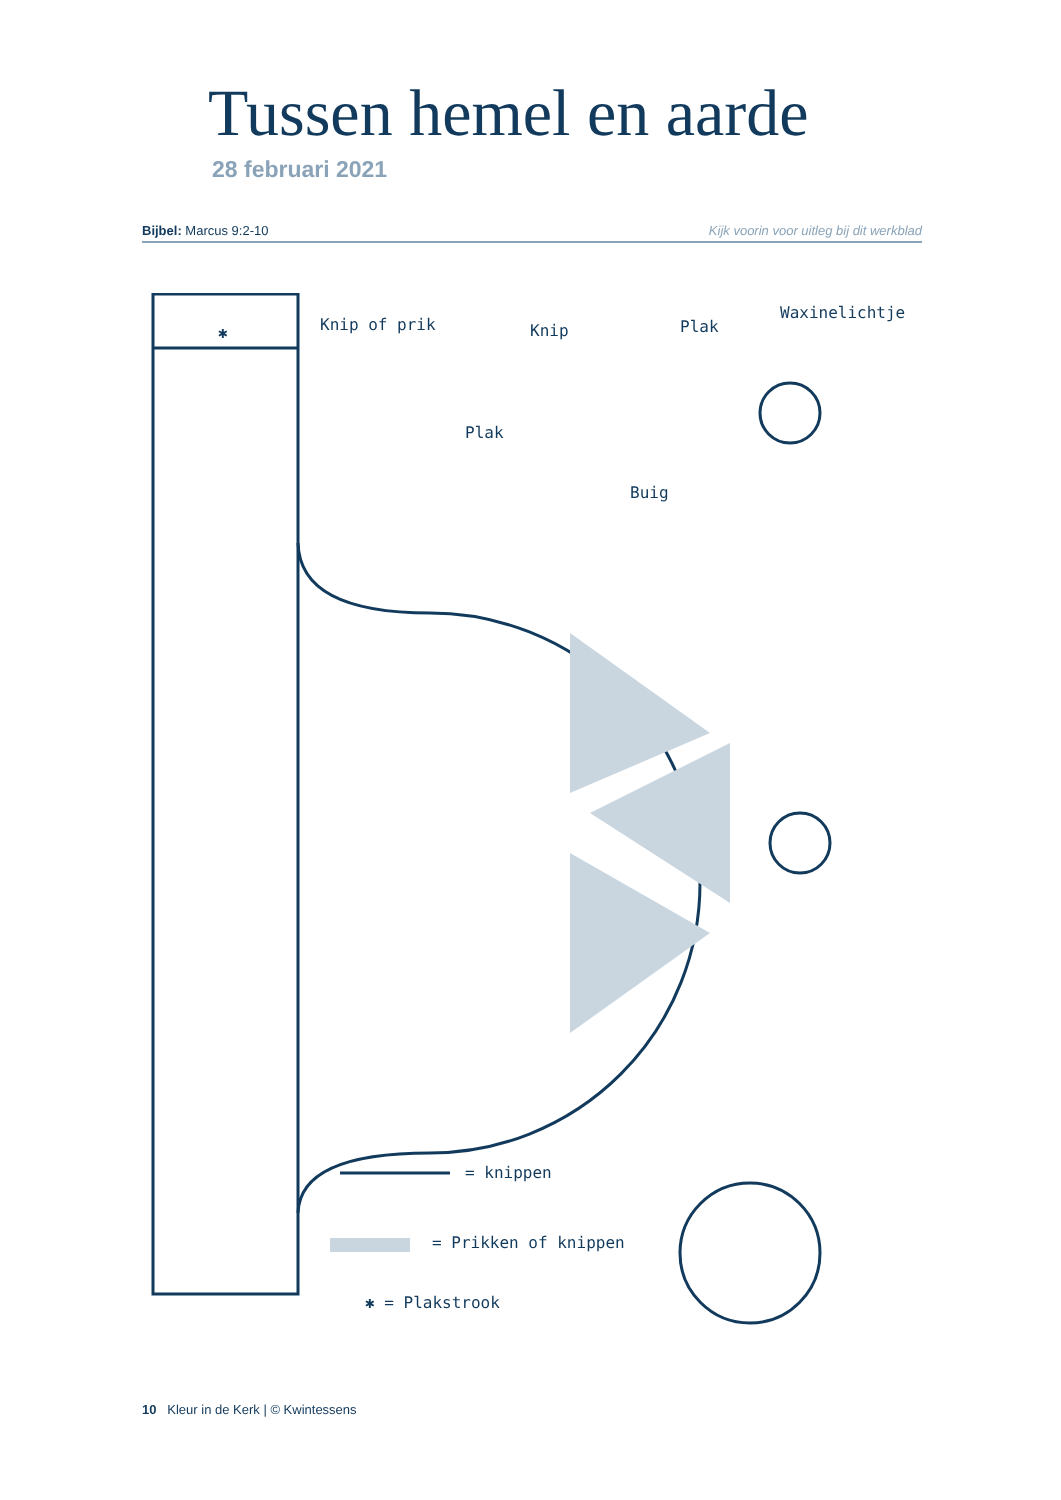Tussen hemel en aarde
28 februari 2021
Bijbel: Marcus 9:2-10 Kijk voorin voor uitleg bij dit werkblad
✱ Knip of prik Knip Plak
Waxinelichtje
Plak
Buig
= knippen
= Prikken of knippen
✱ = Plakstrook
10 Kleur in de Kerk | © Kwintessens